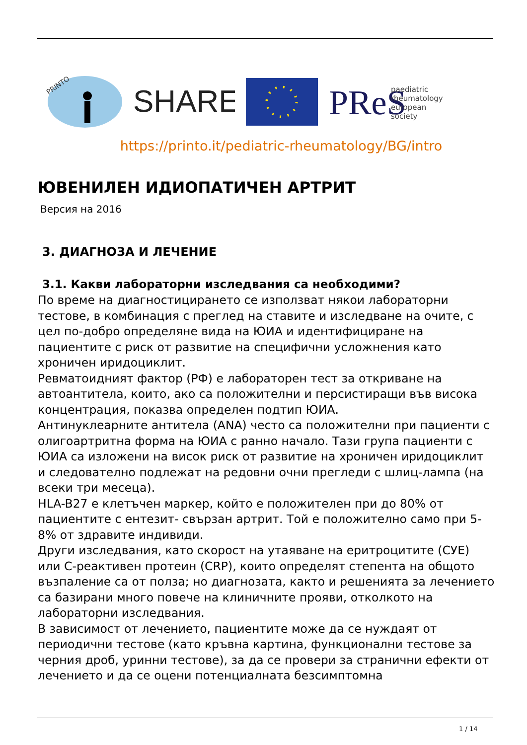PRINTO
SHARE
PReS
paediatric
rheumatology
european
society
https://printo.it/pediatric-rheumatology/BG/intro
ЮВЕНИЛЕН ИДИОПАТИЧЕН АРТРИТ
Версия на 2016
3. ДИАГНОЗА И ЛЕЧЕНИЕ
3.1. Какви лабораторни изследвания са необходими?
По време на диагностицирането се използват някои лабораторни тестове, в комбинация с преглед на ставите и изследване на очите, с цел по-добро определяне вида на ЮИА и идентифициране на пациентите с риск от развитие на специфични усложнения като хроничен иридоциклит.
Ревматоидният фактор (РФ) е лабораторен тест за откриване на автоантитела, които, ако са положителни и персистиращи във висока концентрация, показва определен подтип ЮИА.
Антинуклеарните антитела (ANA) често са положителни при пациенти с олигоартритна форма на ЮИА с ранно начало. Тази група пациенти с ЮИА са изложени на висок риск от развитие на хроничен иридоциклит и следователно подлежат на редовни очни прегледи с шлиц-лампа (на всеки три месеца).
HLA-B27 е клетъчен маркер, който е положителен при до 80% от пациентите с ентезит- свързан артрит. Той е положително само при 5-8% от здравите индивиди.
Други изследвания, като скорост на утаяване на еритроцитите (СУЕ) или С-реактивен протеин (CRP), които определят степента на общото възпаление са от полза; но диагнозата, както и решенията за лечението са базирани много повече на клиничните прояви, отколкото на лабораторни изследвания.
В зависимост от лечението, пациентите може да се нуждаят от периодични тестове (като кръвна картина, функционални тестове за черния дроб, уринни тестове), за да се провери за странични ефекти от лечението и да се оцени потенциалната безсимптомна
1 / 14